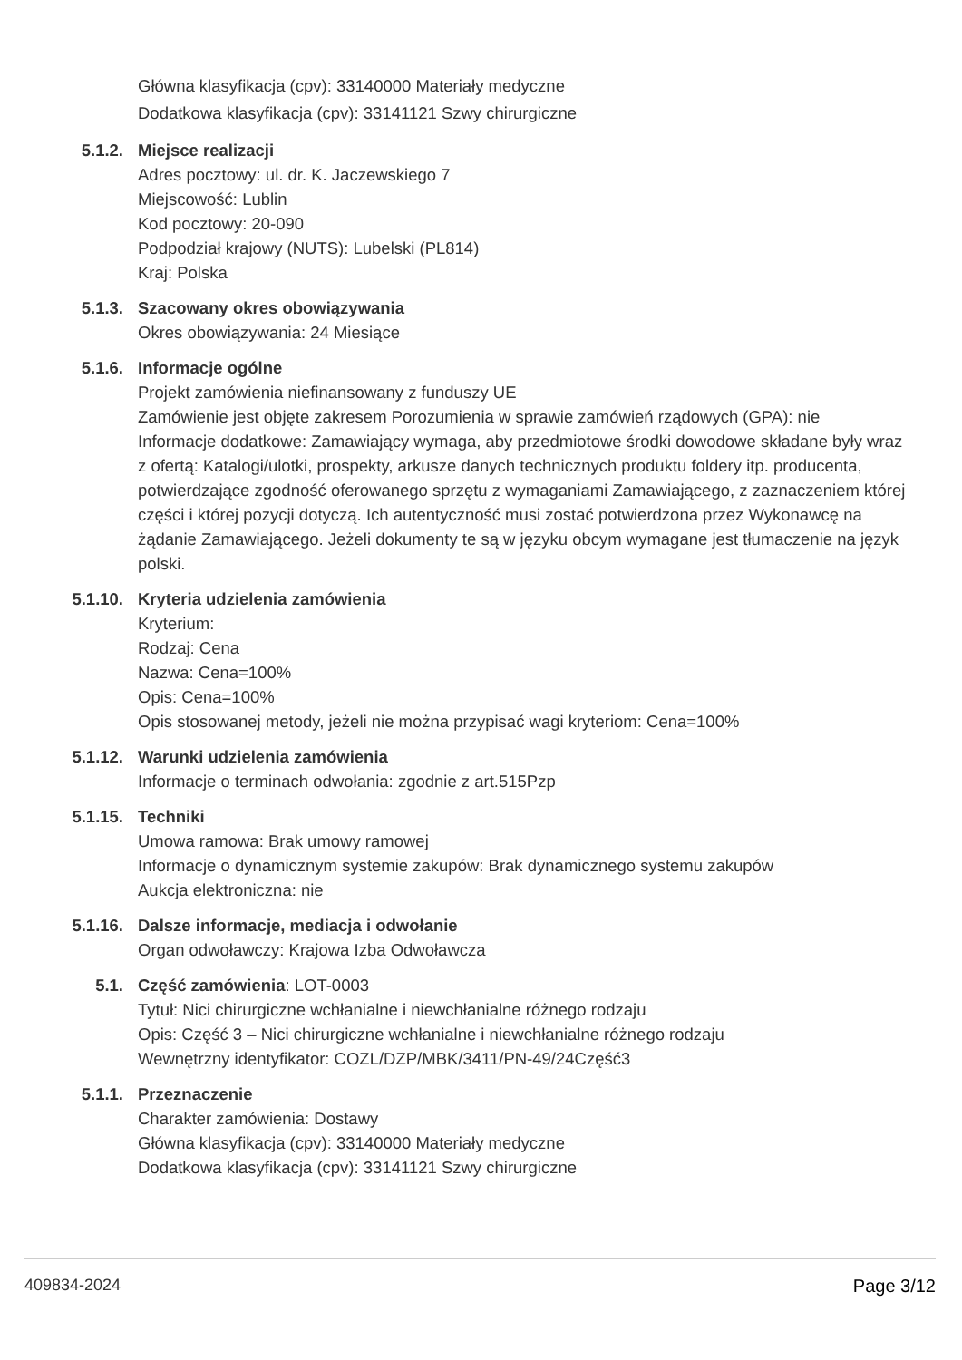Główna klasyfikacja (cpv): 33140000 Materiały medyczne
Dodatkowa klasyfikacja (cpv): 33141121 Szwy chirurgiczne
5.1.2. Miejsce realizacji
Adres pocztowy: ul. dr. K. Jaczewskiego 7
Miejscowość: Lublin
Kod pocztowy: 20-090
Podpodział krajowy (NUTS): Lubelski (PL814)
Kraj: Polska
5.1.3. Szacowany okres obowiązywania
Okres obowiązywania: 24 Miesiące
5.1.6. Informacje ogólne
Projekt zamówienia niefinansowany z funduszy UE
Zamówienie jest objęte zakresem Porozumienia w sprawie zamówień rządowych (GPA): nie
Informacje dodatkowe: Zamawiający wymaga, aby przedmiotowe środki dowodowe składane były wraz z ofertą: Katalogi/ulotki, prospekty, arkusze danych technicznych produktu foldery itp. producenta, potwierdzające zgodność oferowanego sprzętu z wymaganiami Zamawiającego, z zaznaczeniem której części i której pozycji dotyczą. Ich autentyczność musi zostać potwierdzona przez Wykonawcę na żądanie Zamawiającego. Jeżeli dokumenty te są w języku obcym wymagane jest tłumaczenie na język polski.
5.1.10. Kryteria udzielenia zamówienia
Kryterium:
Rodzaj: Cena
Nazwa: Cena=100%
Opis: Cena=100%
Opis stosowanej metody, jeżeli nie można przypisać wagi kryteriom: Cena=100%
5.1.12. Warunki udzielenia zamówienia
Informacje o terminach odwołania: zgodnie z art.515Pzp
5.1.15. Techniki
Umowa ramowa: Brak umowy ramowej
Informacje o dynamicznym systemie zakupów: Brak dynamicznego systemu zakupów
Aukcja elektroniczna: nie
5.1.16. Dalsze informacje, mediacja i odwołanie
Organ odwoławczy: Krajowa Izba Odwoławcza
5.1. Część zamówienia: LOT-0003
Tytuł: Nici chirurgiczne wchłanialne i niewchłanialne różnego rodzaju
Opis: Część 3 – Nici chirurgiczne wchłanialne i niewchłanialne różnego rodzaju
Wewnętrzny identyfikator: COZL/DZP/MBK/3411/PN-49/24Część3
5.1.1. Przeznaczenie
Charakter zamówienia: Dostawy
Główna klasyfikacja (cpv): 33140000 Materiały medyczne
Dodatkowa klasyfikacja (cpv): 33141121 Szwy chirurgiczne
409834-2024 Page 3/12